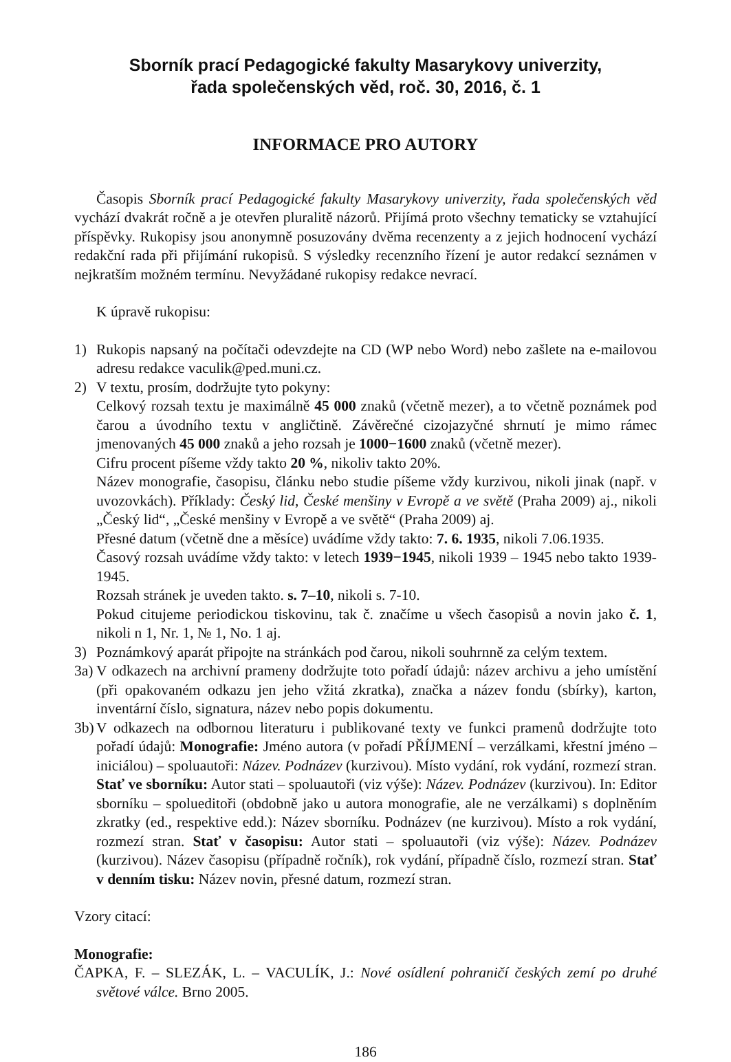Sborník prací Pedagogické fakulty Masarykovy univerzity,
řada společenských věd, roč. 30, 2016, č. 1
INFORMACE PRO AUTORY
Časopis Sborník prací Pedagogické fakulty Masarykovy univerzity, řada společenských věd vychází dvakrát ročně a je otevřen pluralitě názorů. Přijímá proto všechny tematicky se vztahující příspěvky. Rukopisy jsou anonymně posuzovány dvěma recenzenty a z jejich hodnocení vychází redakční rada při přijímání rukopisů. S výsledky recenzního řízení je autor redakcí seznámen v nejkratším možném termínu. Nevyžádané rukopisy redakce nevrací.
K úpravě rukopisu:
1) Rukopis napsaný na počítači odevzdejte na CD (WP nebo Word) nebo zašlete na e-mailovou adresu redakce vaculik@ped.muni.cz.
2) V textu, prosím, dodržujte tyto pokyny:
Celkový rozsah textu je maximálně 45 000 znaků (včetně mezer), a to včetně poznámek pod čarou a úvodního textu v angličtině. Závěrečné cizojazyčné shrnutí je mimo rámec jmenovaných 45 000 znaků a jeho rozsah je 1000−1600 znaků (včetně mezer).
Cifru procent píšeme vždy takto 20 %, nikoliv takto 20%.
Název monografie, časopisu, článku nebo studie píšeme vždy kurzivou, nikoli jinak (např. v uvozovkách). Příklady: Český lid, České menšiny v Evropě a ve světě (Praha 2009) aj., nikoli „Český lid“, „České menšiny v Evropě a ve světě“ (Praha 2009) aj.
Přesné datum (včetně dne a měsíce) uvádíme vždy takto: 7. 6. 1935, nikoli 7.06.1935.
Časový rozsah uvádíme vždy takto: v letech 1939−1945, nikoli 1939 – 1945 nebo takto 1939-1945.
Rozsah stránek je uveden takto. s. 7–10, nikoli s. 7-10.
Pokud citujeme periodickou tiskovinu, tak č. značíme u všech časopisů a novin jako č. 1, nikoli n 1, Nr. 1, № 1, No. 1 aj.
3) Poznámkový aparát připojte na stránkách pod čarou, nikoli souhrnně za celým textem.
3a)
V odkazech na archivní prameny dodržujte toto pořadí údajů: název archivu a jeho umístění (při opakovaném odkazu jen jeho vžitá zkratka), značka a název fondu (sbírky), karton, inventární číslo, signatura, název nebo popis dokumentu.
3b)
V odkazech na odbornou literaturu i publikované texty ve funkci pramenů dodržujte toto pořadí údajů: Monografie: Jméno autora (v pořadí PŘÍJMENÍ – verzálkami, křestní jméno – iniciálou) – spoluautoři: Název. Podnázev (kurzivou). Místo vydání, rok vydání, rozmezí stran. Stať ve sborníku: Autor stati – spoluautoři (viz výše): Název. Podnázev (kurzivou). In: Editor sborníku – spolueditoři (obdobně jako u autora monografie, ale ne verzálkami) s doplněním zkratky (ed., respektive edd.): Název sborníku. Podnázev (ne kurzivou). Místo a rok vydání, rozmezí stran. Stať v časopisu: Autor stati – spoluautoři (viz výše): Název. Podnázev (kurzivou). Název časopisu (případně ročník), rok vydání, případně číslo, rozmezí stran. Stať v denním tisku: Název novin, přesné datum, rozmezí stran.
Vzory citací:
Monografie:
ČAPKA, F. – SLEZÁK, L. – VACULÍK, J.: Nové osídlení pohraničí českých zemí po druhé světové válce. Brno 2005.
186